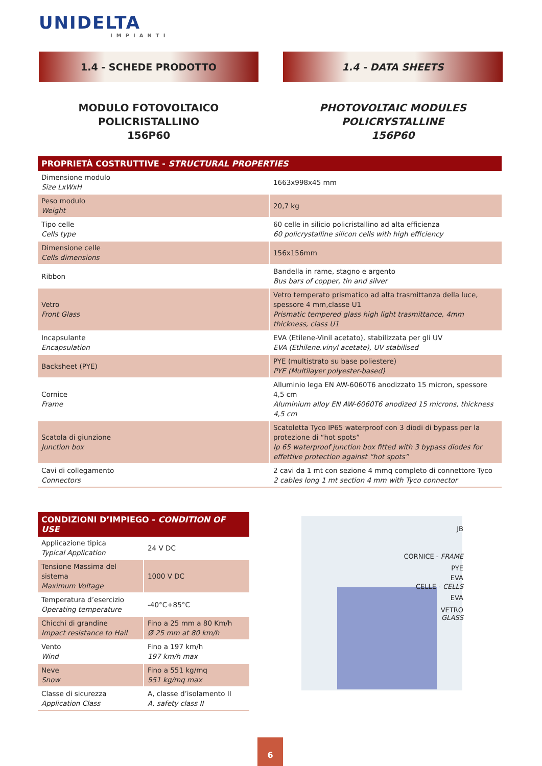UNIDELTA
IMPIANTI
1.4 - SCHEDE PRODOTTO 1.4 - DATA SHEETS
MODULO FOTOVOLTAICO POLICRISTALLINO
156P60
PHOTOVOLTAIC MODULES POLICRYSTALLINE
156P60
| PROPRIETÀ COSTRUTTIVE - STRUCTURAL PROPERTIES | |
| --- | --- |
| Dimensione modulo Size LxWxH | 1663x998x45 mm |
| Peso modulo Weight | 20,7 kg |
| Tipo celle Cells type | 60 celle in silicio policristallino ad alta efficienza 60 policrystalline silicon cells with high efficiency |
| Dimensione celle Cells dimensions | 156x156mm |
| Ribbon | Bandella in rame, stagno e argento Bus bars of copper, tin and silver |
| Vetro Front Glass | Vetro temperato prismatico ad alta trasmittanza della luce, spessore 4 mm,classe U1 Prismatic tempered glass high light trasmittance, 4mm thickness, class U1 |
| Incapsulante Encapsulation | EVA (Etilene-Vinil acetato), stabilizzata per gli UV EVA (Ethilene.vinyl acetate), UV stabilised |
| Backsheet (PYE) | PYE (multistrato su base poliestere) PYE (Multilayer polyester-based) |
| Cornice Frame | Alluminio lega EN AW-6060T6 anodizzato 15 micron, spessore 4,5 cm Aluminium alloy EN AW-6060T6 anodized 15 microns, thickness 4,5 cm |
| Scatola di giunzione Junction box | Scatoletta Tyco IP65 waterproof con 3 diodi di bypass per la protezione di “hot spots” Ip 65 waterproof junction box fitted with 3 bypass diodes for effettive protection against “hot spots” |
| Cavi di collegamento Connectors | 2 cavi da 1 mt con sezione 4 mmq completo di connettore Tyco 2 cables long 1 mt section 4 mm with Tyco connector |
| CONDIZIONI D’IMPIEGO - CONDITION OF USE | |
| --- | --- |
| Applicazione tipica Typical Application | 24 V DC |
| Tensione Massima del sistema Maximum Voltage | 1000 V DC |
| Temperatura d’esercizio Operating temperature | -40°C+85°C |
| Chicchi di grandine Impact resistance to Hail | Fino a 25 mm a 80 Km/h Ø 25 mm at 80 km/h |
| Vento Wind | Fino a 197 km/h 197 km/h max |
| Neve Snow | Fino a 551 kg/mq 551 kg/mq max |
| Classe di sicurezza Application Class | A, classe d’isolamento II A, safety class II |
JB
CORNICE - FRAME
PYE
EVA
CELLE - CELLS
EVA
VETRO
GLASS
6